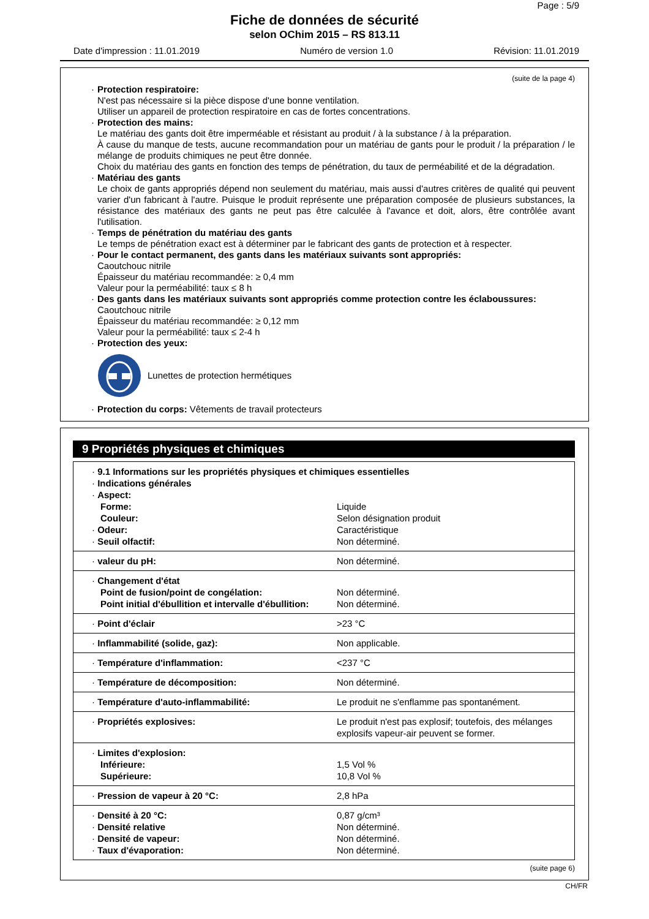Page : 5/9
Fiche de données de sécurité
selon OChim 2015 – RS 813.11
Date d'impression : 11.01.2019 Numéro de version 1.0 Révision: 11.01.2019
(suite de la page 4)
· Protection respiratoire:
N'est pas nécessaire si la pièce dispose d'une bonne ventilation.
Utiliser un appareil de protection respiratoire en cas de fortes concentrations.
· Protection des mains:
Le matériau des gants doit être imperméable et résistant au produit / à la substance / à la préparation.
À cause du manque de tests, aucune recommandation pour un matériau de gants pour le produit / la préparation / le mélange de produits chimiques ne peut être donnée.
Choix du matériau des gants en fonction des temps de pénétration, du taux de perméabilité et de la dégradation.
· Matériau des gants
Le choix de gants appropriés dépend non seulement du matériau, mais aussi d'autres critères de qualité qui peuvent varier d'un fabricant à l'autre. Puisque le produit représente une préparation composée de plusieurs substances, la résistance des matériaux des gants ne peut pas être calculée à l'avance et doit, alors, être contrôlée avant l'utilisation.
· Temps de pénétration du matériau des gants
Le temps de pénétration exact est à déterminer par le fabricant des gants de protection et à respecter.
· Pour le contact permanent, des gants dans les matériaux suivants sont appropriés:
Caoutchouc nitrile
Épaisseur du matériau recommandée: ≥ 0,4 mm
Valeur pour la perméabilité: taux ≤ 8 h
· Des gants dans les matériaux suivants sont appropriés comme protection contre les éclaboussures:
Caoutchouc nitrile
Épaisseur du matériau recommandée: ≥ 0,12 mm
Valeur pour la perméabilité: taux ≤ 2-4 h
· Protection des yeux:
Lunettes de protection hermétiques
· Protection du corps: Vêtements de travail protecteurs
9 Propriétés physiques et chimiques
| · 9.1 Informations sur les propriétés physiques et chimiques essentielles · Indications générales · Aspect: | |
| Forme: | Liquide |
| Couleur: | Selon désignation produit |
| · Odeur: | Caractéristique |
| · Seuil olfactif: | Non déterminé. |
| · valeur du pH: | Non déterminé. |
| · Changement d'état Point de fusion/point de congélation: Point initial d'ébullition et intervalle d'ébullition: | Non déterminé. Non déterminé. |
| · Point d'éclair | >23 °C |
| · Inflammabilité (solide, gaz): | Non applicable. |
| · Température d'inflammation: | <237 °C |
| · Température de décomposition: | Non déterminé. |
| · Température d'auto-inflammabilité: | Le produit ne s'enflamme pas spontanément. |
| · Propriétés explosives: | Le produit n'est pas explosif; toutefois, des mélanges explosifs vapeur-air peuvent se former. |
| · Limites d'explosion: Inférieure: Supérieure: | 1,5 Vol % 10,8 Vol % |
| · Pression de vapeur à 20 °C: | 2,8 hPa |
| · Densité à 20 °C: · Densité relative · Densité de vapeur: · Taux d'évaporation: | 0,87 g/cm³ Non déterminé. Non déterminé. Non déterminé. |
(suite page 6)
CH/FR